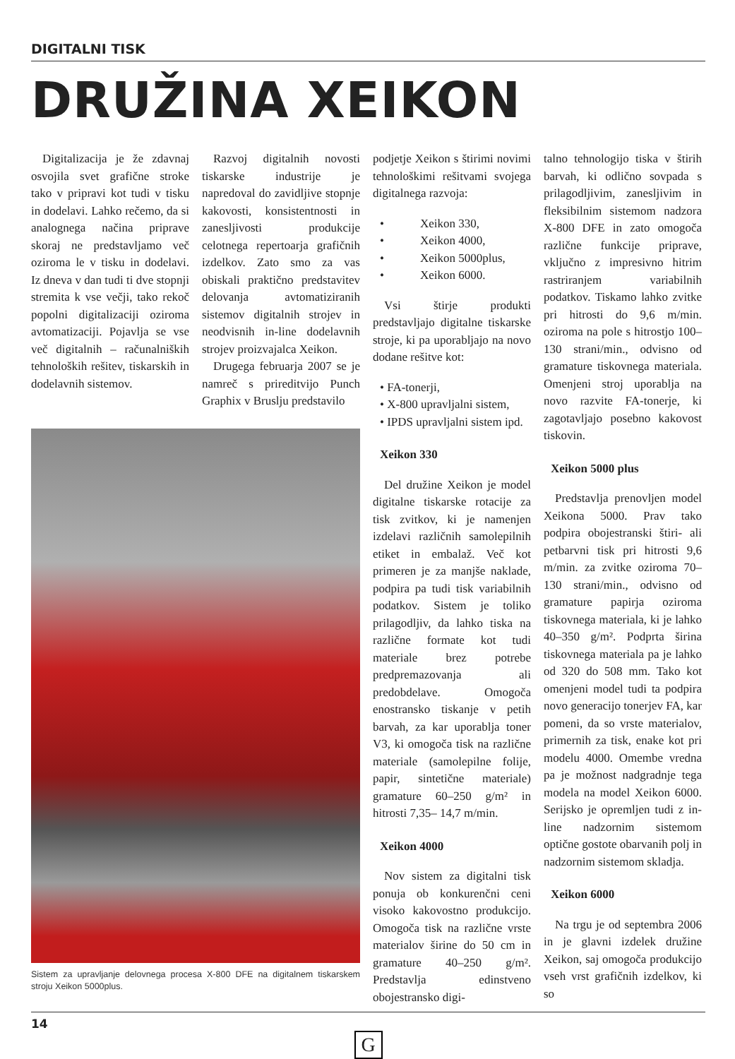DIGITALNI TISK
DRUŽINA XEIKON
Digitalizacija je že zdavnaj osvojila svet grafične stroke tako v pripravi kot tudi v tisku in dodelavi. Lahko rečemo, da si analognega načina priprave skoraj ne predstavljamo več oziroma le v tisku in dodelavi. Iz dneva v dan tudi ti dve stopnji stremita k vse večji, tako rekoč popolni digitalizaciji oziroma avtomatizaciji. Pojavlja se vse več digitalnih – računalniških tehnoloških rešitev, tiskarskih in dodelavnih sistemov.
Razvoj digitalnih novosti tiskarske industrije je napredoval do zavidljive stopnje kakovosti, konsistentnosti in zanesljivosti produkcije celotnega repertoarja grafičnih izdelkov. Zato smo za vas obiskali praktično predstavitev delovanja avtomatiziranih sistemov digitalnih strojev in neodvisnih in-line dodelavnih strojev proizvajalca Xeikon.
Drugega februarja 2007 se je namreč s prireditvijo Punch Graphix v Bruslju predstavilo
Sistem za upravljanje delovnega procesa X-800 DFE na digitalnem tiskarskem stroju Xeikon 5000plus.
podjetje Xeikon s štirimi novimi tehnološkimi rešitvami svojega digitalnega razvoja:
• Xeikon 330,
• Xeikon 4000,
• Xeikon 5000plus,
• Xeikon 6000.
Vsi štirje produkti predstavljajo digitalne tiskarske stroje, ki pa uporabljajo na novo dodane rešitve kot:
• FA-tonerji,
• X-800 upravljalni sistem,
• IPDS upravljalni sistem ipd.
Xeikon 330
Del družine Xeikon je model digitalne tiskarske rotacije za tisk zvitkov, ki je namenjen izdelavi različnih samolepilnih etiket in embalaž. Več kot primeren je za manjše naklade, podpira pa tudi tisk variabilnih podatkov. Sistem je toliko prilagodljiv, da lahko tiska na različne formate kot tudi materiale brez potrebe predpremazovanja ali predobdelave. Omogoča enostransko tiskanje v petih barvah, za kar uporablja toner V3, ki omogoča tisk na različne materiale (samolepilne folije, papir, sintetične materiale) gramature 60–250 g/m² in hitrosti 7,35– 14,7 m/min.
Xeikon 4000
Nov sistem za digitalni tisk ponuja ob konkurenčni ceni visoko kakovostno produkcijo. Omogoča tisk na različne vrste materialov širine do 50 cm in gramature 40–250 g/m². Predstavlja edinstveno obojestransko digi-
talno tehnologijo tiska v štirih barvah, ki odlično sovpada s prilagodljivim, zanesljivim in fleksibilnim sistemom nadzora X-800 DFE in zato omogoča različne funkcije priprave, vključno z impresivno hitrim rastriranjem variabilnih podatkov. Tiskamo lahko zvitke pri hitrosti do 9,6 m/min. oziroma na pole s hitrostjo 100–130 strani/min., odvisno od gramature tiskovnega materiala. Omenjeni stroj uporablja na novo razvite FA-tonerje, ki zagotavljajo posebno kakovost tiskovin.
Xeikon 5000 plus
Predstavlja prenovljen model Xeikona 5000. Prav tako podpira obojestranski štiri- ali petbarvni tisk pri hitrosti 9,6 m/min. za zvitke oziroma 70–130 strani/min., odvisno od gramature papirja oziroma tiskovnega materiala, ki je lahko 40–350 g/m². Podprta širina tiskovnega materiala pa je lahko od 320 do 508 mm. Tako kot omenjeni model tudi ta podpira novo generacijo tonerjev FA, kar pomeni, da so vrste materialov, primernih za tisk, enake kot pri modelu 4000. Omembe vredna pa je možnost nadgradnje tega modela na model Xeikon 6000. Serijsko je opremljen tudi z in-line nadzornim sistemom optične gostote obarvanih polj in nadzornim sistemom skladja.
Xeikon 6000
Na trgu je od septembra 2006 in je glavni izdelek družine Xeikon, saj omogoča produkcijo vseh vrst grafičnih izdelkov, ki so
14
G